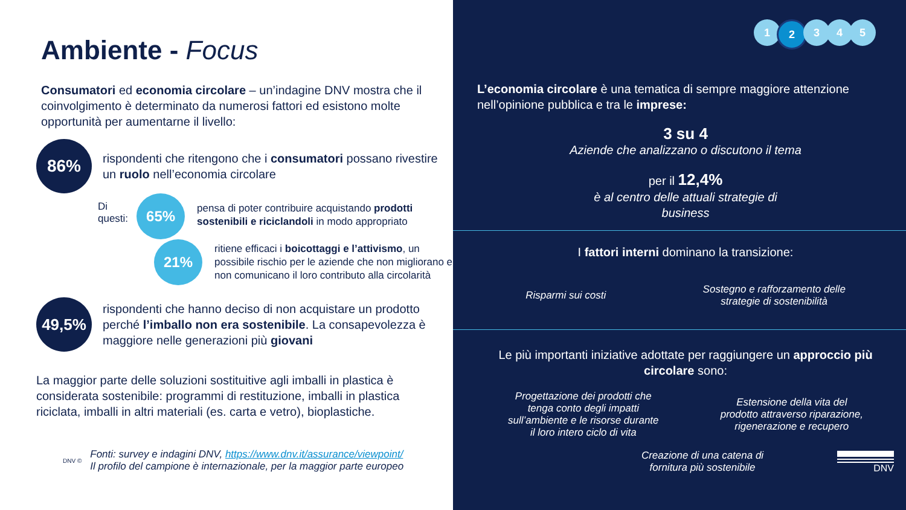Ambiente - Focus
Consumatori ed economia circolare – un’indagine DNV mostra che il coinvolgimento è determinato da numerosi fattori ed esistono molte opportunità per aumentarne il livello:
86%
rispondenti che ritengono che i consumatori possano rivestire un ruolo nell’economia circolare
Di questi:
65%
pensa di poter contribuire acquistando prodotti sostenibili e riciclandoli in modo appropriato
21%
ritiene efficaci i boicottaggi e l’attivismo, un possibile rischio per le aziende che non migliorano e non comunicano il loro contributo alla circolarità
49,5%
rispondenti che hanno deciso di non acquistare un prodotto perché l’imballo non era sostenibile. La consapevolezza è maggiore nelle generazioni più giovani
La maggior parte delle soluzioni sostituitive agli imballi in plastica è considerata sostenibile: programmi di restituzione, imballi in plastica riciclata, imballi in altri materiali (es. carta e vetro), bioplastiche.
DNV ©
Fonti: survey e indagini DNV, https://www.dnv.it/assurance/viewpoint/
Il profilo del campione è internazionale, per la maggior parte europeo
1 2 3 4 5
L’economia circolare è una tematica di sempre maggiore attenzione nell’opinione pubblica e tra le imprese:
3 su 4
Aziende che analizzano o discutono il tema
per il 12,4%
è al centro delle attuali strategie di
business
I fattori interni dominano la transizione:
Risparmi sui costi
Sostegno e rafforzamento delle
strategie di sostenibilità
Le più importanti iniziative adottate per raggiungere un approccio più circolare sono:
Progettazione dei prodotti che
tenga conto degli impatti
sull’ambiente e le risorse durante
il loro intero ciclo di vita
Estensione della vita del
prodotto attraverso riparazione,
rigenerazione e recupero
Creazione di una catena di
fornitura più sostenibile
DNV